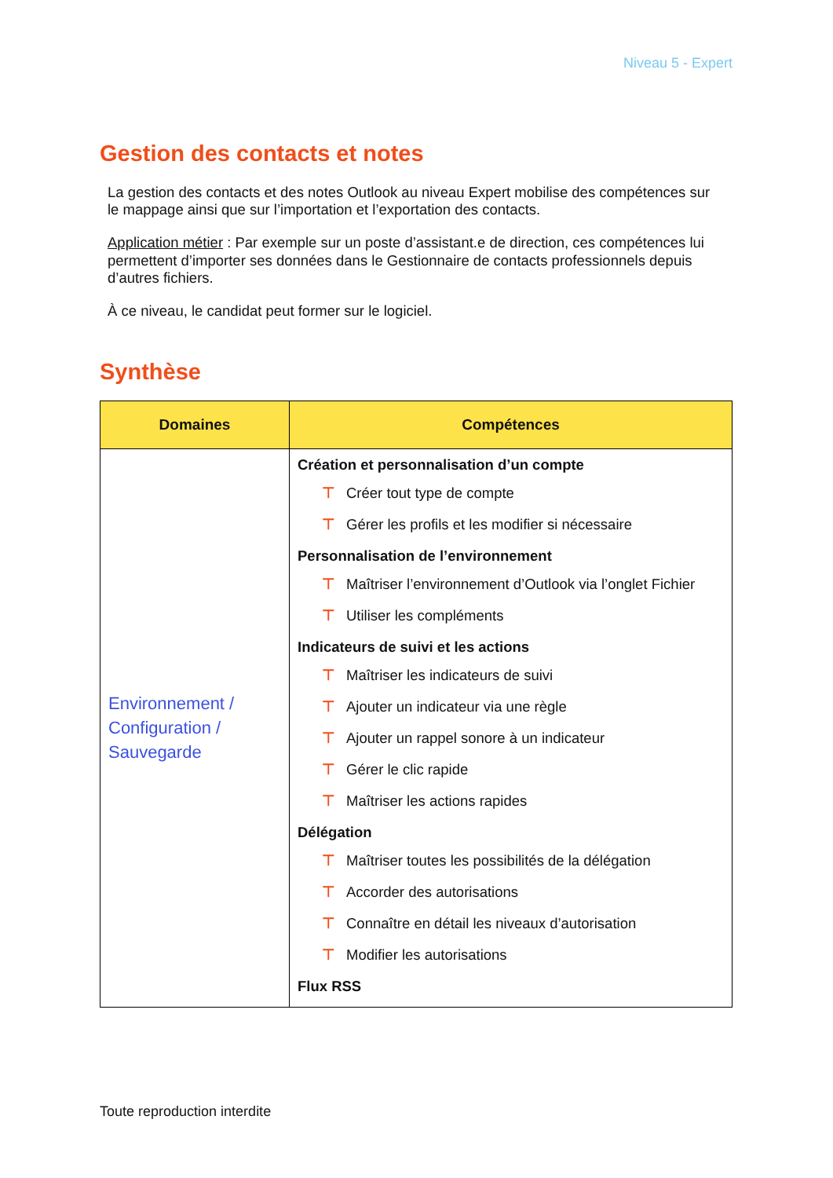Niveau 5 - Expert
Gestion des contacts et notes
La gestion des contacts et des notes Outlook au niveau Expert mobilise des compétences sur le mappage ainsi que sur l’importation et l’exportation des contacts.
Application métier : Par exemple sur un poste d’assistant.e de direction, ces compétences lui permettent d’importer ses données dans le Gestionnaire de contacts professionnels depuis d’autres fichiers.
À ce niveau, le candidat peut former sur le logiciel.
Synthèse
| Domaines | Compétences |
| --- | --- |
| Environnement / Configuration / Sauvegarde | Création et personnalisation d’un compte ⊤ Créer tout type de compte ⊤ Gérer les profils et les modifier si nécessaire Personnalisation de l’environnement ⊤ Maîtriser l’environnement d’Outlook via l’onglet Fichier ⊤ Utiliser les compléments Indicateurs de suivi et les actions ⊤ Maîtriser les indicateurs de suivi ⊤ Ajouter un indicateur via une règle ⊤ Ajouter un rappel sonore à un indicateur ⊤ Gérer le clic rapide ⊤ Maîtriser les actions rapides Délégation ⊤ Maîtriser toutes les possibilités de la délégation ⊤ Accorder des autorisations ⊤ Connaître en détail les niveaux d’autorisation ⊤ Modifier les autorisations Flux RSS |
Toute reproduction interdite